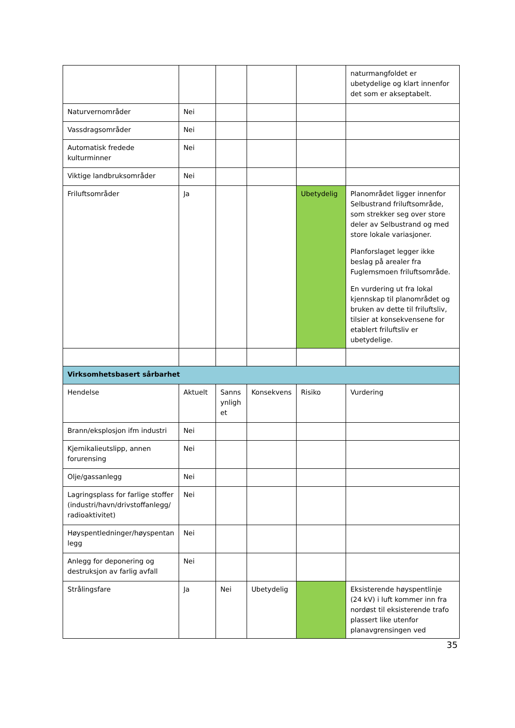| | | | | | naturmangfoldet er ubetydelige og klart innenfor det som er akseptabelt. |
| Naturvernområder | Nei | | | | |
| Vassdragsområder | Nei | | | | |
| Automatisk fredede kulturminner | Nei | | | | |
| Viktige landbruksområder | Nei | | | | |
| Friluftsområder | Ja | | | Ubetydelig | Planområdet ligger innenfor Selbustrand friluftsområde, som strekker seg over store deler av Selbustrand og med store lokale variasjoner. Planforslaget legger ikke beslag på arealer fra Fuglemsmoen friluftsområde. En vurdering ut fra lokal kjennskap til planområdet og bruken av dette til friluftsliv, tilsier at konsekvensene for etablert friluftsliv er ubetydelige. |
| Virksomhetsbasert sårbarhet | | | | | |
| Hendelse | Aktuelt | Sanns ynligh et | Konsekvens | Risiko | Vurdering |
| Brann/eksplosjon ifm industri | Nei | | | | |
| Kjemikalieutslipp, annen forurensing | Nei | | | | |
| Olje/gassanlegg | Nei | | | | |
| Lagringsplass for farlige stoffer (industri/havn/drivstoffanlegg/ radioaktivitet) | Nei | | | | |
| Høyspentledninger/høyspentan legg | Nei | | | | |
| Anlegg for deponering og destruksjon av farlig avfall | Nei | | | | |
| Strålingsfare | Ja | Nei | Ubetydelig | | Eksisterende høyspentlinje (24 kV) i luft kommer inn fra nordøst til eksisterende trafo plassert like utenfor planavgrensingen ved |
35